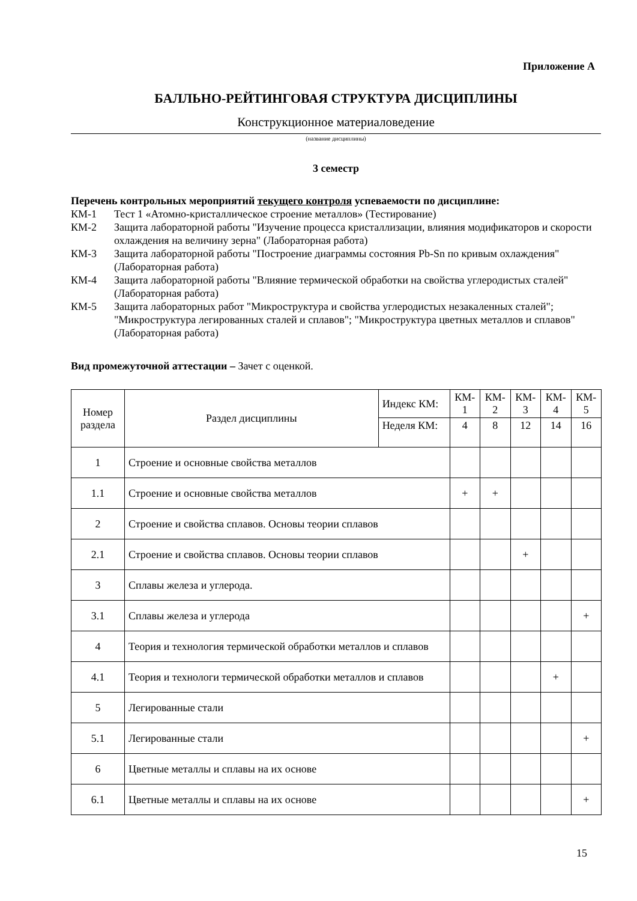Приложение А
БАЛЛЬНО-РЕЙТИНГОВАЯ СТРУКТУРА ДИСЦИПЛИНЫ
Конструкционное материаловедение
(название дисциплины)
3 семестр
Перечень контрольных мероприятий текущего контроля успеваемости по дисциплине:
КМ-1 Тест 1 «Атомно-кристаллическое строение металлов» (Тестирование)
КМ-2 Защита лабораторной работы "Изучение процесса кристаллизации, влияния модификаторов и скорости охлаждения на величину зерна" (Лабораторная работа)
КМ-3 Защита лабораторной работы "Построение диаграммы состояния Pb-Sn по кривым охлаждения" (Лабораторная работа)
КМ-4 Защита лабораторной работы "Влияние термической обработки на свойства углеродистых сталей" (Лабораторная работа)
КМ-5 Защита лабораторных работ "Микроструктура и свойства углеродистых незакаленных сталей"; "Микроструктура легированных сталей и сплавов"; "Микроструктура цветных металлов и сплавов" (Лабораторная работа)
Вид промежуточной аттестации – Зачет с оценкой.
| Номер раздела | Раздел дисциплины | Индекс КМ: | КМ- 1 | КМ- 2 | КМ- 3 | КМ- 4 | КМ- 5 |
| --- | --- | --- | --- | --- | --- | --- | --- |
| | | Неделя КМ: | 4 | 8 | 12 | 14 | 16 |
| 1 | Строение и основные свойства металлов | | | | | | |
| 1.1 | Строение и основные свойства металлов | | + | + | | | |
| 2 | Строение и свойства сплавов. Основы теории сплавов | | | | | | |
| 2.1 | Строение и свойства сплавов. Основы теории сплавов | | | | + | | |
| 3 | Сплавы железа и углерода. | | | | | | |
| 3.1 | Сплавы железа и углерода | | | | | | + |
| 4 | Теория и технология термической обработки металлов и сплавов | | | | | | |
| 4.1 | Теория и технологи термической обработки металлов и сплавов | | | | | + | |
| 5 | Легированные стали | | | | | | |
| 5.1 | Легированные стали | | | | | | + |
| 6 | Цветные металлы и сплавы на их основе | | | | | | |
| 6.1 | Цветные металлы и сплавы на их основе | | | | | | + |
15